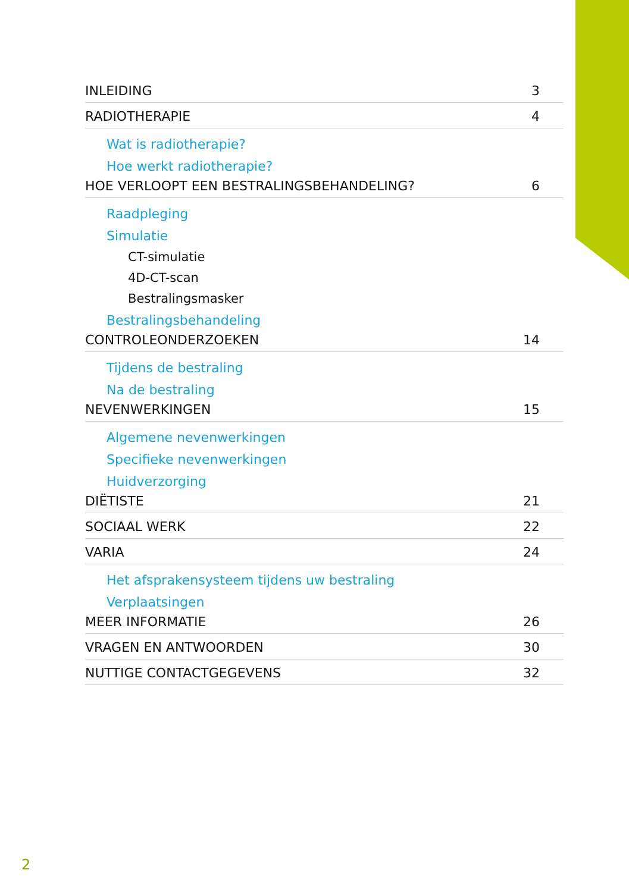INLEIDING 3
RADIOTHERAPIE 4
Wat is radiotherapie?
Hoe werkt radiotherapie?
HOE VERLOOPT EEN BESTRALINGSBEHANDELING? 6
Raadpleging
Simulatie
CT-simulatie
4D-CT-scan
Bestralingsmasker
Bestralingsbehandeling
CONTROLEONDERZOEKEN 14
Tijdens de bestraling
Na de bestraling
NEVENWERKINGEN 15
Algemene nevenwerkingen
Specifieke nevenwerkingen
Huidverzorging
DIËTISTE 21
SOCIAAL WERK 22
VARIA 24
Het afsprakensysteem tijdens uw bestraling
Verplaatsingen
MEER INFORMATIE 26
VRAGEN EN ANTWOORDEN 30
NUTTIGE CONTACTGEGEVENS 32
2